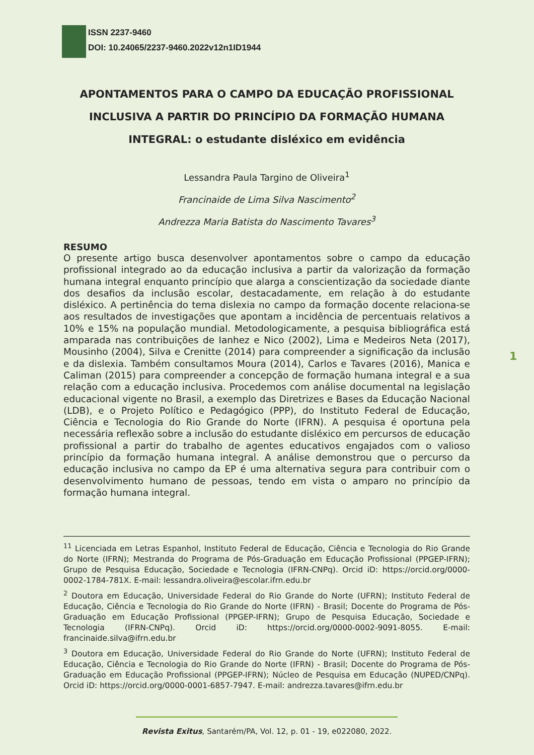ISSN 2237-9460
DOI: 10.24065/2237-9460.2022v12n1ID1944
APONTAMENTOS PARA O CAMPO DA EDUCAÇÃO PROFISSIONAL INCLUSIVA A PARTIR DO PRINCÍPIO DA FORMAÇÃO HUMANA INTEGRAL: o estudante disléxico em evidência
Lessandra Paula Targino de Oliveira<sup>1</sup>
Francinaide de Lima Silva Nascimento<sup>2</sup>
Andrezza Maria Batista do Nascimento Tavares<sup>3</sup>
RESUMO
O presente artigo busca desenvolver apontamentos sobre o campo da educação profissional integrado ao da educação inclusiva a partir da valorização da formação humana integral enquanto princípio que alarga a conscientização da sociedade diante dos desafios da inclusão escolar, destacadamente, em relação à do estudante disléxico. A pertinência do tema dislexia no campo da formação docente relaciona-se aos resultados de investigações que apontam a incidência de percentuais relativos a 10% e 15% na população mundial. Metodologicamente, a pesquisa bibliográfica está amparada nas contribuições de Ianhez e Nico (2002), Lima e Medeiros Neta (2017), Mousinho (2004), Silva e Crenitte (2014) para compreender a significação da inclusão e da dislexia. Também consultamos Moura (2014), Carlos e Tavares (2016), Manica e Caliman (2015) para compreender a concepção de formação humana integral e a sua relação com a educação inclusiva. Procedemos com análise documental na legislação educacional vigente no Brasil, a exemplo das Diretrizes e Bases da Educação Nacional (LDB), e o Projeto Político e Pedagógico (PPP), do Instituto Federal de Educação, Ciência e Tecnologia do Rio Grande do Norte (IFRN). A pesquisa é oportuna pela necessária reflexão sobre a inclusão do estudante disléxico em percursos de educação profissional a partir do trabalho de agentes educativos engajados com o valioso princípio da formação humana integral. A análise demonstrou que o percurso da educação inclusiva no campo da EP é uma alternativa segura para contribuir com o desenvolvimento humano de pessoas, tendo em vista o amparo no princípio da formação humana integral.
1
<sup>11</sup> Licenciada em Letras Espanhol, Instituto Federal de Educação, Ciência e Tecnologia do Rio Grande do Norte (IFRN); Mestranda do Programa de Pós-Graduação em Educação Profissional (PPGEP-IFRN); Grupo de Pesquisa Educação, Sociedade e Tecnologia (IFRN-CNPq). Orcid iD: https://orcid.org/0000-0002-1784-781X. E-mail: lessandra.oliveira@escolar.ifrn.edu.br
<sup>2</sup> Doutora em Educação, Universidade Federal do Rio Grande do Norte (UFRN); Instituto Federal de Educação, Ciência e Tecnologia do Rio Grande do Norte (IFRN) - Brasil; Docente do Programa de Pós-Graduação em Educação Profissional (PPGEP-IFRN); Grupo de Pesquisa Educação, Sociedade e Tecnologia (IFRN-CNPq). Orcid iD: https://orcid.org/0000-0002-9091-8055. E-mail: francinaide.silva@ifrn.edu.br
<sup>3</sup> Doutora em Educação, Universidade Federal do Rio Grande do Norte (UFRN); Instituto Federal de Educação, Ciência e Tecnologia do Rio Grande do Norte (IFRN) - Brasil; Docente do Programa de Pós-Graduação em Educação Profissional (PPGEP-IFRN); Núcleo de Pesquisa em Educação (NUPED/CNPq). Orcid iD: https://orcid.org/0000-0001-6857-7947. E-mail: andrezza.tavares@ifrn.edu.br
Revista Exitus, Santarém/PA, Vol. 12, p. 01 - 19, e022080, 2022.